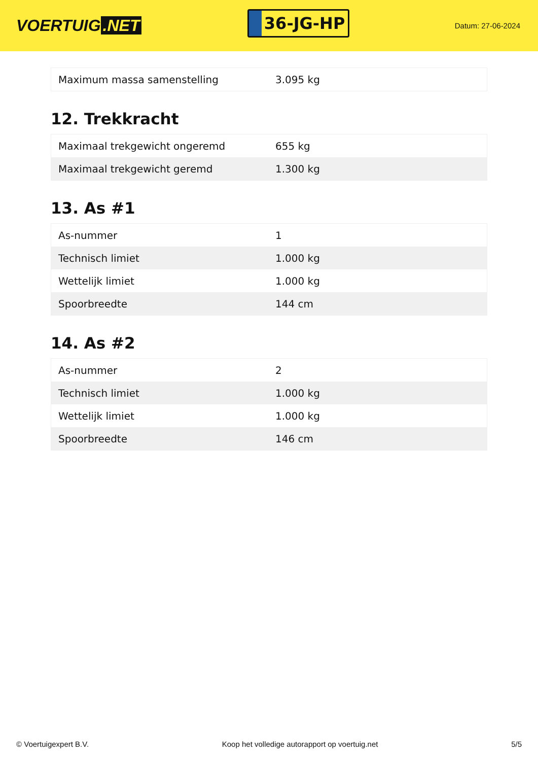VOERTUIG.NET
36-JG-HP
Datum: 27-06-2024
| Maximum massa samenstelling | 3.095 kg |
12. Trekkracht
| Maximaal trekgewicht ongeremd | 655 kg |
| Maximaal trekgewicht geremd | 1.300 kg |
13. As #1
| As-nummer | 1 |
| Technisch limiet | 1.000 kg |
| Wettelijk limiet | 1.000 kg |
| Spoorbreedte | 144 cm |
14. As #2
| As-nummer | 2 |
| Technisch limiet | 1.000 kg |
| Wettelijk limiet | 1.000 kg |
| Spoorbreedte | 146 cm |
© Voertuigexpert B.V. Koop het volledige autorapport op voertuig.net 5/5